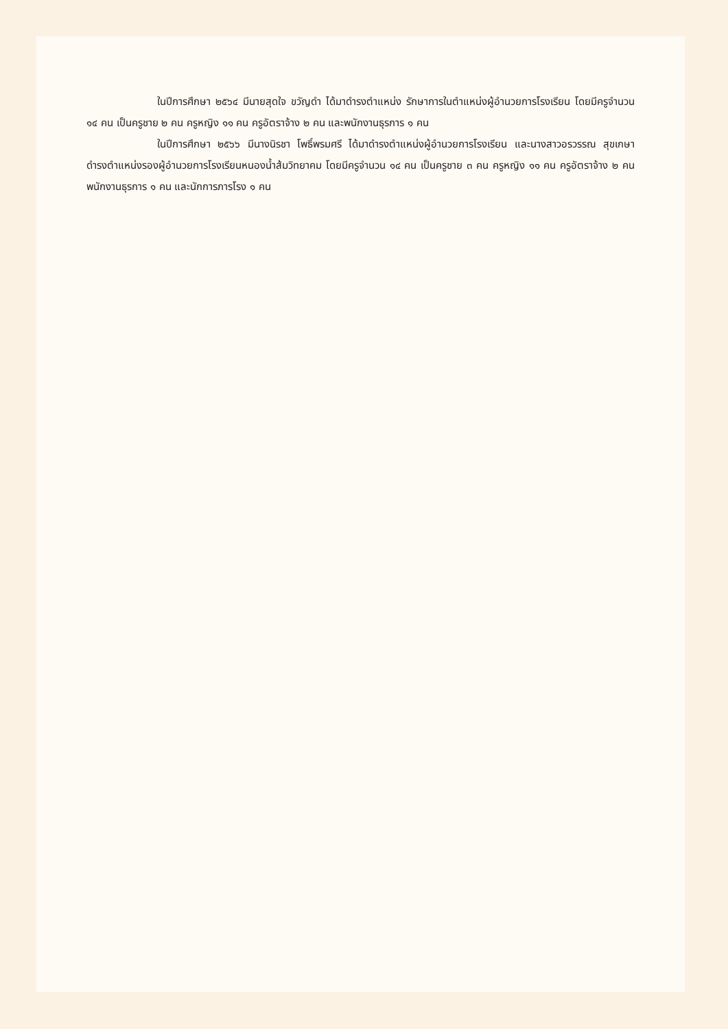ในปีการศึกษา ๒๕๖๔ มีนายสุดใจ ขวัญดำ ได้มาดำรงตำแหน่ง รักษาการในตำแหน่งผู้อำนวยการโรงเรียน โดยมีครูจำนวน ๑๔ คน เป็นครูชาย ๒ คน ครูหญิง ๑๑ คน ครูอัตราจ้าง ๒ คน และพนักงานธุรการ ๑ คน
ในปีการศึกษา ๒๕๖๖ มีนางนิรชา โพธิ์พรมศรี ได้มาดำรงตำแหน่งผู้อำนวยการโรงเรียน และนางสาวอรวรรณ สุขเกษา ดำรงตำแหน่งรองผู้อำนวยการโรงเรียนหนองน้ำส้มวิทยาคม โดยมีครูจำนวน ๑๔ คน เป็นครูชาย ๓ คน ครูหญิง ๑๑ คน ครูอัตราจ้าง ๒ คน พนักงานธุรการ ๑ คน และนักการภารโรง ๑ คน